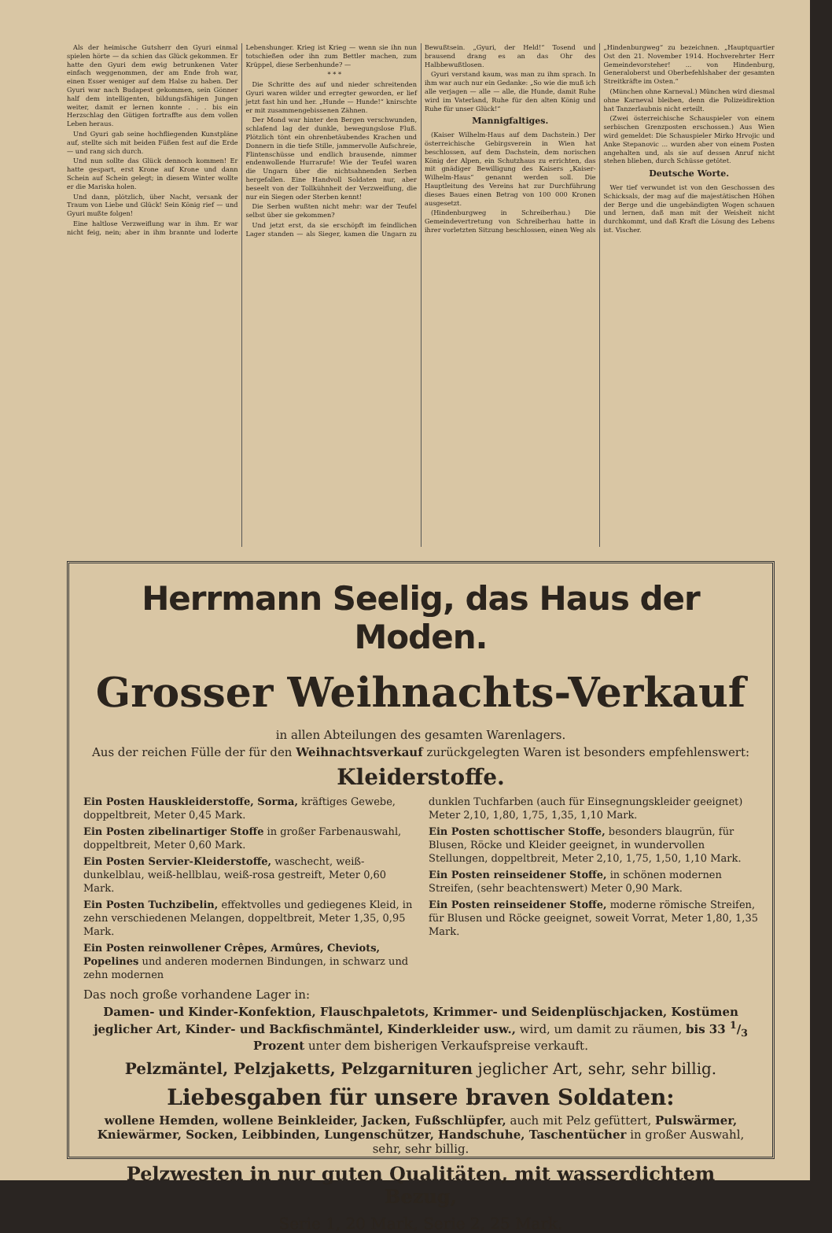Als der heimische Gutsherr den Gyuri einmal spielen hörte — da schien das Glück gekommen. Er hatte den Gyuri dem ewig betrunkenen Vater einfach weggenommen, der am Ende froh war, einen Esser weniger auf dem Halse zu haben. Der Gyuri war nach Budapest gekommen, sein Gönner half dem intelligenten, bildungsfähigen Jungen weiter, damit er lernen konnte . . . bis ein Herzschlag den Gütigen fortraffte aus dem vollen Leben heraus.
Und Gyuri gab seine hochfliegenden Kunstpläne auf, stellte sich mit beiden Füßen fest auf die Erde — und rang sich durch.
Und nun sollte das Glück dennoch kommen! Er hatte gespart, erst Krone auf Krone und dann Schein auf Schein gelegt; in diesem Winter wollte er die Mariska holen.
Und dann, plötzlich, über Nacht, versank der Traum von Liebe und Glück! Sein König rief — und Gyuri mußte folgen!
Eine haltlose Verzweiflung war in ihm. Er war nicht feig, nein; aber in ihm brannte und loderte Lebenshunger. Krieg ist Krieg — wenn sie ihn nun totschießen oder ihn zum Bettler machen, zum Krüppel, diese Serbenhunde? —
* * *
Die Schritte des auf und nieder schreitenden Gyuri waren wilder und erregter geworden, er lief jetzt fast hin und her. „Hunde — Hunde!“ knirschte er mit zusammengebissenen Zähnen.
Der Mond war hinter den Bergen verschwunden, schlafend lag der dunkle, bewegungslose Fluß. Plötzlich tönt ein ohrenbetäubendes Krachen und Donnern in die tiefe Stille, jammervolle Aufschreie, Flintenschüsse und endlich brausende, nimmer endenwollende Hurrarufe! Wie der Teufel waren die Ungarn über die nichtsahnenden Serben hergefallen. Eine Handvoll Soldaten nur, aber beseelt von der Tollkühnheit der Verzweiflung, die nur ein Siegen oder Sterben kennt!
Die Serben wußten nicht mehr: war der Teufel selbst über sie gekommen?
Und jetzt erst, da sie erschöpft im feindlichen Lager standen — als Sieger, kamen die Ungarn zu Bewußtsein. „Gyuri, der Held!“ Tosend und brausend drang es an das Ohr des Halbbewußtlosen.
Gyuri verstand kaum, was man zu ihm sprach. In ihm war auch nur ein Gedanke: „So wie die muß ich alle verjagen — alle — alle, die Hunde, damit Ruhe wird im Vaterland, Ruhe für den alten König und Ruhe für unser Glück!“
Mannigfaltiges.
(Kaiser Wilhelm-Haus auf dem Dachstein.) Der österreichische Gebirgsverein in Wien hat beschlossen, auf dem Dachstein, dem norischen König der Alpen, ein Schutzhaus zu errichten, das mit gnädiger Bewilligung des Kaisers „Kaiser-Wilhelm-Haus“ genannt werden soll. Die Hauptleitung des Vereins hat zur Durchführung dieses Baues einen Betrag von 100 000 Kronen ausgesetzt.
(Hindenburgweg in Schreiberhau.) Die Gemeindevertretung von Schreiberhau hatte in ihrer vorletzten Sitzung beschlossen, einen Weg als „Hindenburgweg“ zu bezeichnen. „Hauptquartier Ost den 21. November 1914. Hochverehrter Herr Gemeindevorsteher! ... von Hindenburg, Generaloberst und Oberbefehlshaber der gesamten Streitkräfte im Osten.“
(München ohne Karneval.) München wird diesmal ohne Karneval bleiben, denn die Polizeidirektion hat Tanzerlaubnis nicht erteilt.
(Zwei österreichische Schauspieler von einem serbischen Grenzposten erschossen.) Aus Wien wird gemeldet: Die Schauspieler Mirko Hrvojic und Anke Stepanovic ... wurden aber von einem Posten angehalten und, als sie auf dessen Anruf nicht stehen blieben, durch Schüsse getötet.
Deutsche Worte.
Wer tief verwundet ist von den Geschossen des Schicksals, der mag auf die majestätischen Höhen der Berge und die ungebändigten Wogen schauen und lernen, daß man mit der Weisheit nicht durchkommt, und daß Kraft die Lösung des Lebens ist. Vischer.
Herrmann Seelig, das Haus der Moden.
Grosser Weihnachts-Verkauf
in allen Abteilungen des gesamten Warenlagers.
Aus der reichen Fülle der für den Weihnachtsverkauf zurückgelegten Waren ist besonders empfehlenswert:
Kleiderstoffe.
Ein Posten Hauskleiderstoffe, Sorma, kräftiges Gewebe, doppeltbreit, Meter 0,45 Mark.
Ein Posten zibelinartiger Stoffe in großer Farbenauswahl, doppeltbreit, Meter 0,60 Mark.
Ein Posten Servier-Kleiderstoffe, waschecht, weiß-dunkelblau, weiß-hellblau, weiß-rosa gestreift, Meter 0,60 Mark.
Ein Posten Tuchzibelin, effektvolles und gediegenes Kleid, in zehn verschiedenen Melangen, doppeltbreit, Meter 1,35, 0,95 Mark.
Ein Posten reinwollener Crêpes, Armûres, Cheviots, Popelines und anderen modernen Bindungen, in schwarz und zehn modernen
dunklen Tuchfarben (auch für Einsegnungskleider geeignet) Meter 2,10, 1,80, 1,75, 1,35, 1,10 Mark.
Ein Posten schottischer Stoffe, besonders blaugrün, für Blusen, Röcke und Kleider geeignet, in wundervollen Stellungen, doppeltbreit, Meter 2,10, 1,75, 1,50, 1,10 Mark.
Ein Posten reinseidener Stoffe, in schönen modernen Streifen, (sehr beachtenswert) Meter 0,90 Mark.
Ein Posten reinseidener Stoffe, moderne römische Streifen, für Blusen und Röcke geeignet, soweit Vorrat, Meter 1,80, 1,35 Mark.
Das noch große vorhandene Lager in:
Damen- und Kinder-Konfektion, Flauschpaletots, Krimmer- und Seidenplüschjacken, Kostümen jeglicher Art, Kinder- und Backfischmäntel, Kinderkleider usw., wird, um damit zu räumen, bis 33 1/3 Prozent unter dem bisherigen Verkaufspreise verkauft.
Pelzmäntel, Pelzjaketts, Pelzgarnituren jeglicher Art, sehr, sehr billig.
Liebesgaben für unsere braven Soldaten:
wollene Hemden, wollene Beinkleider, Jacken, Fußschlüpfer, auch mit Pelz gefüttert, Pulswärmer, Kniewärmer, Socken, Leibbinden, Lungenschützer, Handschuhe, Taschentücher in großer Auswahl, sehr, sehr billig.
Pelzwesten in nur guten Qualitäten, mit wasserdichtem Bezug,
Serie 1, 20 Mark, Serie 2, 25 Mark.